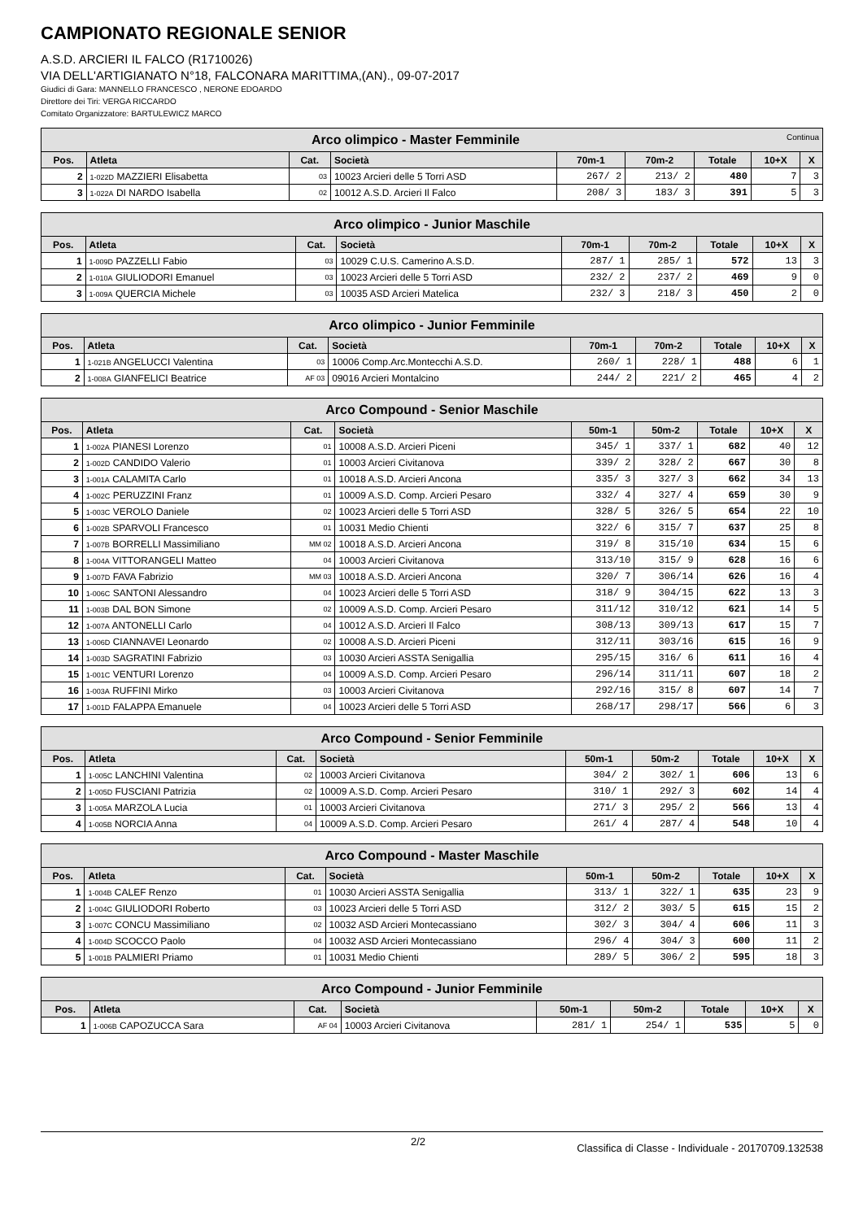CAMPIONATO REGIONALE SENIOR
A.S.D. ARCIERI IL FALCO (R1710026)
VIA DELL'ARTIGIANATO N°18, FALCONARA MARITTIMA,(AN)., 09-07-2017
Giudici di Gara: MANNELLO FRANCESCO , NERONE EDOARDO
Direttore dei Tiri: VERGA RICCARDO
Comitato Organizzatore: BARTULEWICZ MARCO
| Arco olimpico - Master Femminile Continua | | | | | | | | |
| --- | --- | --- | --- | --- | --- | --- | --- | --- |
| Pos. | Atleta | Cat. | Società | 70m-1 | 70m-2 | Totale | 10+X | X |
| 2 | 1-022D MAZZIERI Elisabetta | 03 | 10023 Arcieri delle 5 Torri ASD | 267/ 2 | 213/ 2 | 480 | 7 | 3 |
| 3 | 1-022A DI NARDO Isabella | 02 | 10012 A.S.D. Arcieri Il Falco | 208/ 3 | 183/ 3 | 391 | 5 | 3 |
| Arco olimpico - Junior Maschile | | | | | | | | |
| --- | --- | --- | --- | --- | --- | --- | --- | --- |
| Pos. | Atleta | Cat. | Società | 70m-1 | 70m-2 | Totale | 10+X | X |
| 1 | 1-009D PAZZELLI Fabio | 03 | 10029 C.U.S. Camerino A.S.D. | 287/ 1 | 285/ 1 | 572 | 13 | 3 |
| 2 | 1-010A GIULIODORI Emanuel | 03 | 10023 Arcieri delle 5 Torri ASD | 232/ 2 | 237/ 2 | 469 | 9 | 0 |
| 3 | 1-009A QUERCIA Michele | 03 | 10035 ASD Arcieri Matelica | 232/ 3 | 218/ 3 | 450 | 2 | 0 |
| Arco olimpico - Junior Femminile | | | | | | | | |
| --- | --- | --- | --- | --- | --- | --- | --- | --- |
| Pos. | Atleta | Cat. | Società | 70m-1 | 70m-2 | Totale | 10+X | X |
| 1 | 1-021B ANGELUCCI Valentina | 03 | 10006 Comp.Arc.Montecchi A.S.D. | 260/ 1 | 228/ 1 | 488 | 6 | 1 |
| 2 | 1-008A GIANFELICI Beatrice | AF 03 | 09016 Arcieri Montalcino | 244/ 2 | 221/ 2 | 465 | 4 | 2 |
| Arco Compound - Senior Maschile | | | | | | | | |
| --- | --- | --- | --- | --- | --- | --- | --- | --- |
| Pos. | Atleta | Cat. | Società | 50m-1 | 50m-2 | Totale | 10+X | X |
| 1 | 1-002A PIANESI Lorenzo | 01 | 10008 A.S.D. Arcieri Piceni | 345/ 1 | 337/ 1 | 682 | 40 | 12 |
| 2 | 1-002D CANDIDO Valerio | 01 | 10003 Arcieri Civitanova | 339/ 2 | 328/ 2 | 667 | 30 | 8 |
| 3 | 1-001A CALAMITA Carlo | 01 | 10018 A.S.D. Arcieri Ancona | 335/ 3 | 327/ 3 | 662 | 34 | 13 |
| 4 | 1-002C PERUZZINI Franz | 01 | 10009 A.S.D. Comp. Arcieri Pesaro | 332/ 4 | 327/ 4 | 659 | 30 | 9 |
| 5 | 1-003C VEROLO Daniele | 02 | 10023 Arcieri delle 5 Torri ASD | 328/ 5 | 326/ 5 | 654 | 22 | 10 |
| 6 | 1-002B SPARVOLI Francesco | 01 | 10031 Medio Chienti | 322/ 6 | 315/ 7 | 637 | 25 | 8 |
| 7 | 1-007B BORRELLI Massimiliano | MM 02 | 10018 A.S.D. Arcieri Ancona | 319/ 8 | 315/10 | 634 | 15 | 6 |
| 8 | 1-004A VITTORANGELI Matteo | 04 | 10003 Arcieri Civitanova | 313/10 | 315/ 9 | 628 | 16 | 6 |
| 9 | 1-007D FAVA Fabrizio | MM 03 | 10018 A.S.D. Arcieri Ancona | 320/ 7 | 306/14 | 626 | 16 | 4 |
| 10 | 1-006C SANTONI Alessandro | 04 | 10023 Arcieri delle 5 Torri ASD | 318/ 9 | 304/15 | 622 | 13 | 3 |
| 11 | 1-003B DAL BON Simone | 02 | 10009 A.S.D. Comp. Arcieri Pesaro | 311/12 | 310/12 | 621 | 14 | 5 |
| 12 | 1-007A ANTONELLI Carlo | 04 | 10012 A.S.D. Arcieri Il Falco | 308/13 | 309/13 | 617 | 15 | 7 |
| 13 | 1-006D CIANNAVEI Leonardo | 02 | 10008 A.S.D. Arcieri Piceni | 312/11 | 303/16 | 615 | 16 | 9 |
| 14 | 1-003D SAGRATINI Fabrizio | 03 | 10030 Arcieri ASSTA Senigallia | 295/15 | 316/ 6 | 611 | 16 | 4 |
| 15 | 1-001C VENTURI Lorenzo | 04 | 10009 A.S.D. Comp. Arcieri Pesaro | 296/14 | 311/11 | 607 | 18 | 2 |
| 16 | 1-003A RUFFINI Mirko | 03 | 10003 Arcieri Civitanova | 292/16 | 315/ 8 | 607 | 14 | 7 |
| 17 | 1-001D FALAPPA Emanuele | 04 | 10023 Arcieri delle 5 Torri ASD | 268/17 | 298/17 | 566 | 6 | 3 |
| Arco Compound - Senior Femminile | | | | | | | | |
| --- | --- | --- | --- | --- | --- | --- | --- | --- |
| Pos. | Atleta | Cat. | Società | 50m-1 | 50m-2 | Totale | 10+X | X |
| 1 | 1-005C LANCHINI Valentina | 02 | 10003 Arcieri Civitanova | 304/ 2 | 302/ 1 | 606 | 13 | 6 |
| 2 | 1-005D FUSCIANI Patrizia | 02 | 10009 A.S.D. Comp. Arcieri Pesaro | 310/ 1 | 292/ 3 | 602 | 14 | 4 |
| 3 | 1-005A MARZOLA Lucia | 01 | 10003 Arcieri Civitanova | 271/ 3 | 295/ 2 | 566 | 13 | 4 |
| 4 | 1-005B NORCIA Anna | 04 | 10009 A.S.D. Comp. Arcieri Pesaro | 261/ 4 | 287/ 4 | 548 | 10 | 4 |
| Arco Compound - Master Maschile | | | | | | | | |
| --- | --- | --- | --- | --- | --- | --- | --- | --- |
| Pos. | Atleta | Cat. | Società | 50m-1 | 50m-2 | Totale | 10+X | X |
| 1 | 1-004B CALEF Renzo | 01 | 10030 Arcieri ASSTA Senigallia | 313/ 1 | 322/ 1 | 635 | 23 | 9 |
| 2 | 1-004C GIULIODORI Roberto | 03 | 10023 Arcieri delle 5 Torri ASD | 312/ 2 | 303/ 5 | 615 | 15 | 2 |
| 3 | 1-007C CONCU Massimiliano | 02 | 10032 ASD Arcieri Montecassiano | 302/ 3 | 304/ 4 | 606 | 11 | 3 |
| 4 | 1-004D SCOCCO Paolo | 04 | 10032 ASD Arcieri Montecassiano | 296/ 4 | 304/ 3 | 600 | 11 | 2 |
| 5 | 1-001B PALMIERI Priamo | 01 | 10031 Medio Chienti | 289/ 5 | 306/ 2 | 595 | 18 | 3 |
| Arco Compound - Junior Femminile | | | | | | | | |
| --- | --- | --- | --- | --- | --- | --- | --- | --- |
| Pos. | Atleta | Cat. | Società | 50m-1 | 50m-2 | Totale | 10+X | X |
| 1 | 1-006B CAPOZUCCA Sara | AF 04 | 10003 Arcieri Civitanova | 281/ 1 | 254/ 1 | 535 | 5 | 0 |
2/2 Classifica di Classe - Individuale - 20170709.132538